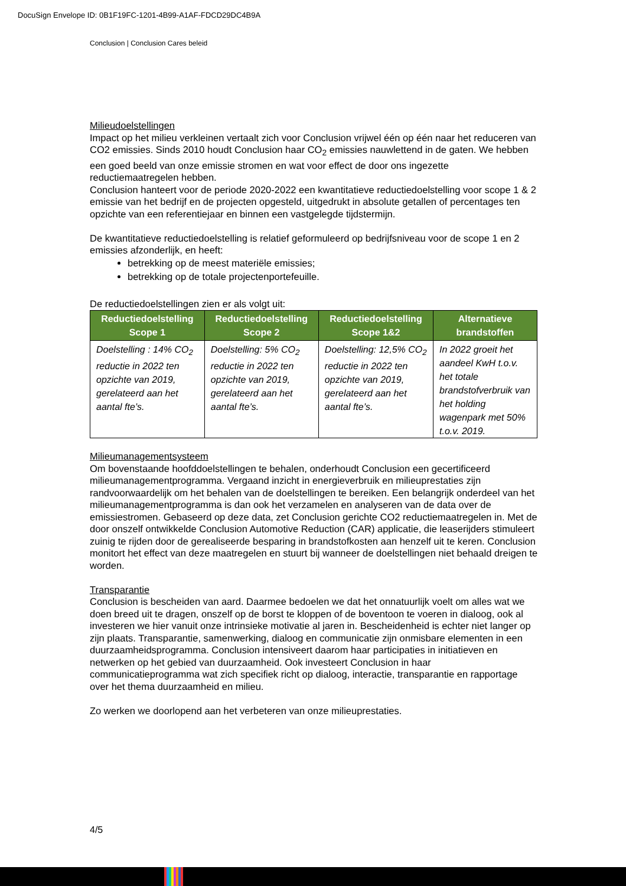DocuSign Envelope ID: 0B1F19FC-1201-4B99-A1AF-FDCD29DC4B9A
Conclusion | Conclusion Cares beleid
Milieudoelstellingen
Impact op het milieu verkleinen vertaalt zich voor Conclusion vrijwel één op één naar het reduceren van CO2 emissies. Sinds 2010 houdt Conclusion haar CO<sub>2</sub> emissies nauwlettend in de gaten. We hebben een goed beeld van onze emissie stromen en wat voor effect de door ons ingezette reductiemaatregelen hebben.
Conclusion hanteert voor de periode 2020-2022 een kwantitatieve reductiedoelstelling voor scope 1 & 2 emissie van het bedrijf en de projecten opgesteld, uitgedrukt in absolute getallen of percentages ten opzichte van een referentiejaar en binnen een vastgelegde tijdstermijn.
De kwantitatieve reductiedoelstelling is relatief geformuleerd op bedrijfsniveau voor de scope 1 en 2 emissies afzonderlijk, en heeft:
betrekking op de meest materiële emissies;
betrekking op de totale projectenportefeuille.
De reductiedoelstellingen zien er als volgt uit:
| Reductiedoelstelling Scope 1 | Reductiedoelstelling Scope 2 | Reductiedoelstelling Scope 1&2 | Alternatieve brandstoffen |
| --- | --- | --- | --- |
| Doelstelling : 14% CO<sub>2</sub> reductie in 2022 ten opzichte van 2019, gerelateerd aan het aantal fte’s. | Doelstelling: 5% CO<sub>2</sub> reductie in 2022 ten opzichte van 2019, gerelateerd aan het aantal fte’s. | Doelstelling: 12,5% CO<sub>2</sub> reductie in 2022 ten opzichte van 2019, gerelateerd aan het aantal fte’s. | In 2022 groeit het aandeel KwH t.o.v. het totale brandstofverbruik van het holding wagenpark met 50% t.o.v. 2019. |
Milieumanagementsysteem
Om bovenstaande hoofddoelstellingen te behalen, onderhoudt Conclusion een gecertificeerd milieumanagementprogramma. Vergaand inzicht in energieverbruik en milieuprestaties zijn randvoorwaardelijk om het behalen van de doelstellingen te bereiken. Een belangrijk onderdeel van het milieumanagementprogramma is dan ook het verzamelen en analyseren van de data over de emissiestromen. Gebaseerd op deze data, zet Conclusion gerichte CO2 reductiemaatregelen in. Met de door onszelf ontwikkelde Conclusion Automotive Reduction (CAR) applicatie, die leaserijders stimuleert zuinig te rijden door de gerealiseerde besparing in brandstofkosten aan henzelf uit te keren. Conclusion monitort het effect van deze maatregelen en stuurt bij wanneer de doelstellingen niet behaald dreigen te worden.
Transparantie
Conclusion is bescheiden van aard. Daarmee bedoelen we dat het onnatuurlijk voelt om alles wat we doen breed uit te dragen, onszelf op de borst te kloppen of de boventoon te voeren in dialoog, ook al investeren we hier vanuit onze intrinsieke motivatie al jaren in. Bescheidenheid is echter niet langer op zijn plaats. Transparantie, samenwerking, dialoog en communicatie zijn onmisbare elementen in een duurzaamheidsprogramma. Conclusion intensiveert daarom haar participaties in initiatieven en netwerken op het gebied van duurzaamheid. Ook investeert Conclusion in haar communicatieprogramma wat zich specifiek richt op dialoog, interactie, transparantie en rapportage over het thema duurzaamheid en milieu.
Zo werken we doorlopend aan het verbeteren van onze milieuprestaties.
4/5